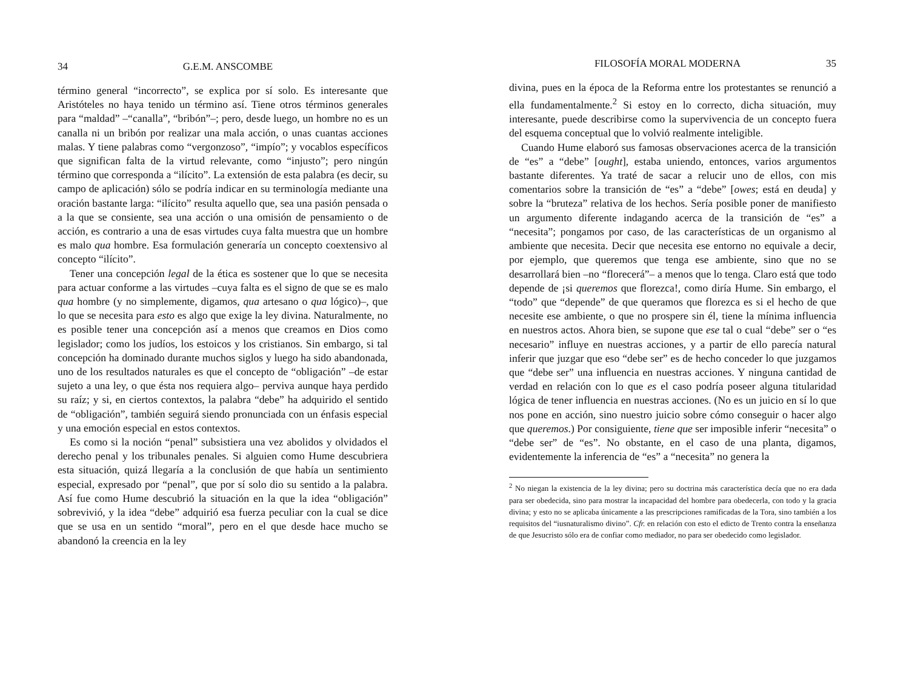34 G.E.M. ANSCOMBE
término general “incorrecto”, se explica por sí solo. Es interesante que Aristóteles no haya tenido un término así. Tiene otros términos generales para “maldad” –“canalla”, “bribón”–; pero, desde luego, un hombre no es un canalla ni un bribón por realizar una mala acción, o unas cuantas acciones malas. Y tiene palabras como “vergonzoso”, “impío”; y vocablos específicos que significan falta de la virtud relevante, como “injusto”; pero ningún término que corresponda a “ilícito”. La extensión de esta palabra (es decir, su campo de aplicación) sólo se podría indicar en su terminología mediante una oración bastante larga: “ilícito” resulta aquello que, sea una pasión pensada o a la que se consiente, sea una acción o una omisión de pensamiento o de acción, es contrario a una de esas virtudes cuya falta muestra que un hombre es malo qua hombre. Esa formulación generaría un concepto coextensivo al concepto “ilícito”.
Tener una concepción legal de la ética es sostener que lo que se necesita para actuar conforme a las virtudes –cuya falta es el signo de que se es malo qua hombre (y no simplemente, digamos, qua artesano o qua lógico)–, que lo que se necesita para esto es algo que exige la ley divina. Naturalmente, no es posible tener una concepción así a menos que creamos en Dios como legislador; como los judíos, los estoicos y los cristianos. Sin embargo, si tal concepción ha dominado durante muchos siglos y luego ha sido abandonada, uno de los resultados naturales es que el concepto de “obligación” –de estar sujeto a una ley, o que ésta nos requiera algo– perviva aunque haya perdido su raíz; y si, en ciertos contextos, la palabra “debe” ha adquirido el sentido de “obligación”, también seguirá siendo pronunciada con un énfasis especial y una emoción especial en estos contextos.
Es como si la noción “penal” subsistiera una vez abolidos y olvidados el derecho penal y los tribunales penales. Si alguien como Hume descubriera esta situación, quizá llegaría a la conclusión de que había un sentimiento especial, expresado por “penal”, que por sí solo dio su sentido a la palabra. Así fue como Hume descubrió la situación en la que la idea “obligación” sobrevivió, y la idea “debe” adquirió esa fuerza peculiar con la cual se dice que se usa en un sentido “moral”, pero en el que desde hace mucho se abandonó la creencia en la ley
FILOSOFÍA MORAL MODERNA 35
divina, pues en la época de la Reforma entre los protestantes se renunció a ella fundamentalmente.<sup>2</sup> Si estoy en lo correcto, dicha situación, muy interesante, puede describirse como la supervivencia de un concepto fuera del esquema conceptual que lo volvió realmente inteligible.
Cuando Hume elaboró sus famosas observaciones acerca de la transición de “es” a “debe” [ought], estaba uniendo, entonces, varios argumentos bastante diferentes. Ya traté de sacar a relucir uno de ellos, con mis comentarios sobre la transición de “es” a “debe” [owes; está en deuda] y sobre la “bruteza” relativa de los hechos. Sería posible poner de manifiesto un argumento diferente indagando acerca de la transición de “es” a “necesita”; pongamos por caso, de las características de un organismo al ambiente que necesita. Decir que necesita ese entorno no equivale a decir, por ejemplo, que queremos que tenga ese ambiente, sino que no se desarrollará bien –no “florecerá”– a menos que lo tenga. Claro está que todo depende de ¡si queremos que florezca!, como diría Hume. Sin embargo, el “todo” que “depende” de que queramos que florezca es si el hecho de que necesite ese ambiente, o que no prospere sin él, tiene la mínima influencia en nuestros actos. Ahora bien, se supone que ese tal o cual “debe” ser o “es necesario” influye en nuestras acciones, y a partir de ello parecía natural inferir que juzgar que eso “debe ser” es de hecho conceder lo que juzgamos que “debe ser” una influencia en nuestras acciones. Y ninguna cantidad de verdad en relación con lo que es el caso podría poseer alguna titularidad lógica de tener influencia en nuestras acciones. (No es un juicio en sí lo que nos pone en acción, sino nuestro juicio sobre cómo conseguir o hacer algo que queremos.) Por consiguiente, tiene que ser imposible inferir “necesita” o “debe ser” de “es”. No obstante, en el caso de una planta, digamos, evidentemente la inferencia de “es” a “necesita” no genera la
<sup>2</sup> No niegan la existencia de la ley divina; pero su doctrina más característica decía que no era dada para ser obedecida, sino para mostrar la incapacidad del hombre para obedecerla, con todo y la gracia divina; y esto no se aplicaba únicamente a las prescripciones ramificadas de la Tora, sino también a los requisitos del “iusnaturalismo divino”. Cfr. en relación con esto el edicto de Trento contra la enseñanza de que Jesucristo sólo era de confiar como mediador, no para ser obedecido como legislador.